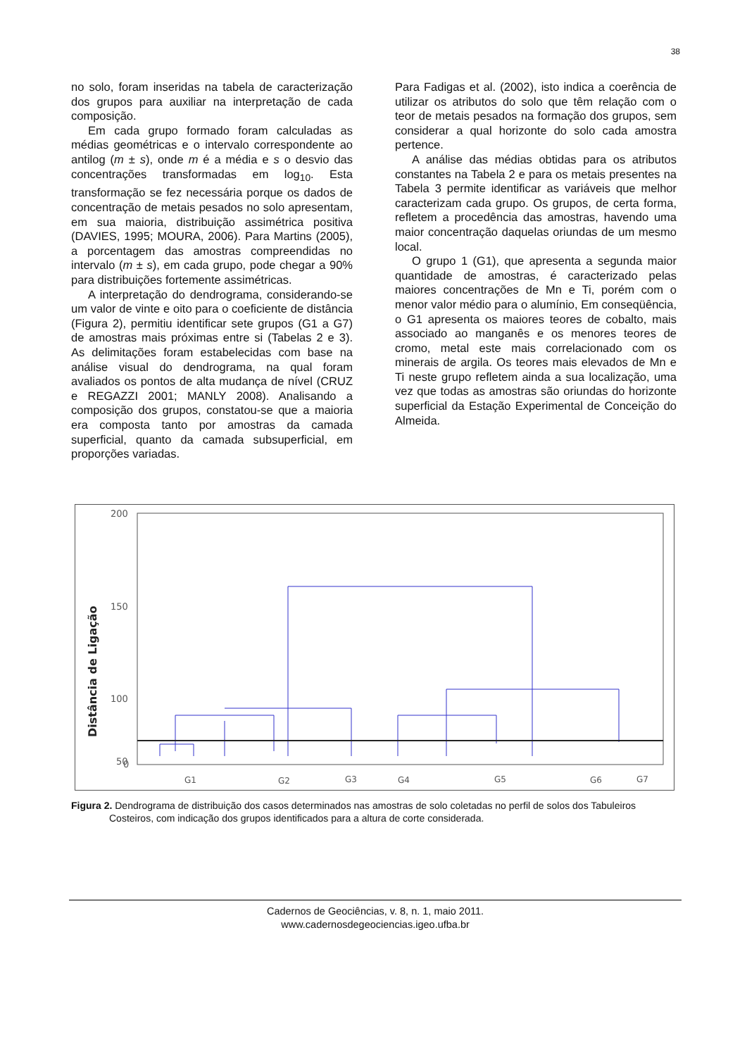38
no solo, foram inseridas na tabela de caracterização dos grupos para auxiliar na interpretação de cada composição.
Em cada grupo formado foram calculadas as médias geométricas e o intervalo correspondente ao antilog (m ± s), onde m é a média e s o desvio das concentrações transformadas em log<sub>10</sub>. Esta transformação se fez necessária porque os dados de concentração de metais pesados no solo apresentam, em sua maioria, distribuição assimétrica positiva (DAVIES, 1995; MOURA, 2006). Para Martins (2005), a porcentagem das amostras compreendidas no intervalo (m ± s), em cada grupo, pode chegar a 90% para distribuições fortemente assimétricas.
A interpretação do dendrograma, considerando-se um valor de vinte e oito para o coeficiente de distância (Figura 2), permitiu identificar sete grupos (G1 a G7) de amostras mais próximas entre si (Tabelas 2 e 3). As delimitações foram estabelecidas com base na análise visual do dendrograma, na qual foram avaliados os pontos de alta mudança de nível (CRUZ e REGAZZI 2001; MANLY 2008). Analisando a composição dos grupos, constatou-se que a maioria era composta tanto por amostras da camada superficial, quanto da camada subsuperficial, em proporções variadas.
Para Fadigas et al. (2002), isto indica a coerência de utilizar os atributos do solo que têm relação com o teor de metais pesados na formação dos grupos, sem considerar a qual horizonte do solo cada amostra pertence.
A análise das médias obtidas para os atributos constantes na Tabela 2 e para os metais presentes na Tabela 3 permite identificar as variáveis que melhor caracterizam cada grupo. Os grupos, de certa forma, refletem a procedência das amostras, havendo uma maior concentração daquelas oriundas de um mesmo local.
O grupo 1 (G1), que apresenta a segunda maior quantidade de amostras, é caracterizado pelas maiores concentrações de Mn e Ti, porém com o menor valor médio para o alumínio, Em conseqüência, o G1 apresenta os maiores teores de cobalto, mais associado ao manganês e os menores teores de cromo, metal este mais correlacionado com os minerais de argila. Os teores mais elevados de Mn e Ti neste grupo refletem ainda a sua localização, uma vez que todas as amostras são oriundas do horizonte superficial da Estação Experimental de Conceição do Almeida.
200
150
100
50
0
Distância de Ligação
G1
G2
G3
G4
G5
G6
G7
Figura 2. Dendrograma de distribuição dos casos determinados nas amostras de solo coletadas no perfil de solos dos Tabuleiros Costeiros, com indicação dos grupos identificados para a altura de corte considerada.
Cadernos de Geociências, v. 8, n. 1, maio 2011.
www.cadernosdegeociencias.igeo.ufba.br